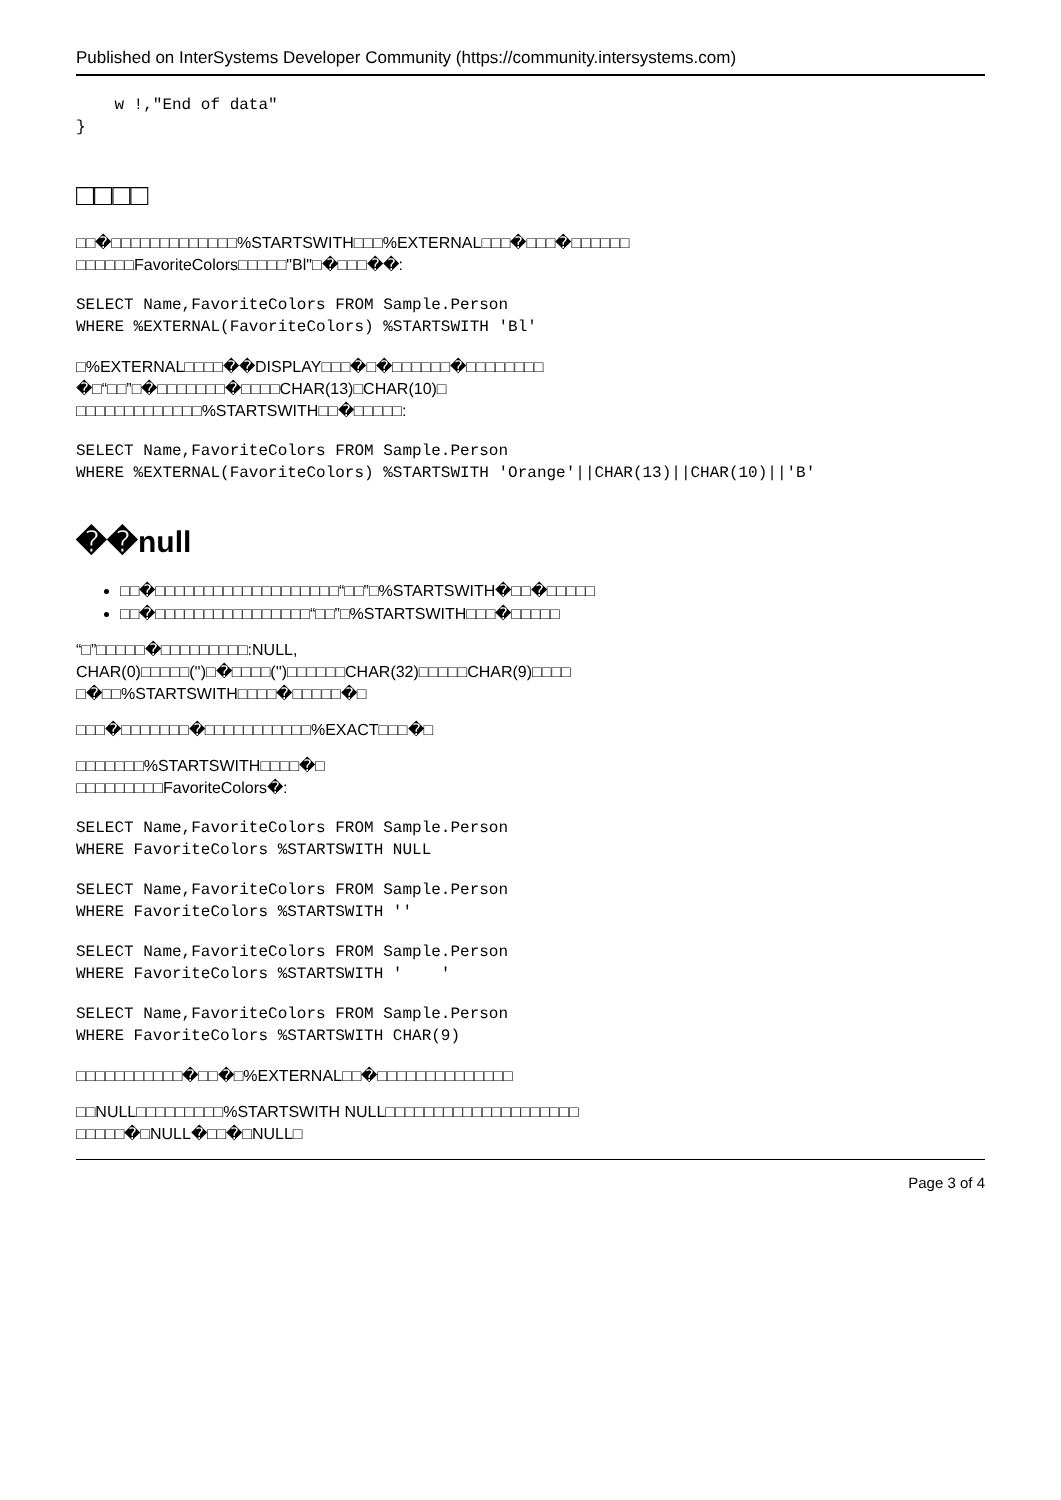Published on InterSystems Developer Community (https://community.intersystems.com)
    w !,"End of data"
}
□□□□
□□�□□□□□□□□□□□□□%STARTSWITH□□□%EXTERNAL□□□�□□□�□□□□□□
□□□□□□FavoriteColors□□□□□"Bl"□�□□□��:
SELECT Name,FavoriteColors FROM Sample.Person
WHERE %EXTERNAL(FavoriteColors) %STARTSWITH 'Bl'
□%EXTERNAL□□□□��DISPLAY□□□�□�□□□□□□�□□□□□□□□
�□“□□”□�□□□□□□□�□□□□CHAR(13)□CHAR(10)□
□□□□□□□□□□□□□%STARTSWITH□□�□□□□□:
SELECT Name,FavoriteColors FROM Sample.Person
WHERE %EXTERNAL(FavoriteColors) %STARTSWITH 'Orange'||CHAR(13)||CHAR(10)||'B'
��null
□□�□□□□□□□□□□□□□□□□□□□“□□”□%STARTSWITH�□□�□□□□□
□□�□□□□□□□□□□□□□□□□“□□”□%STARTSWITH□□□�□□□□□
“□”□□□□□�□□□□□□□□□:NULL,
CHAR(0)□□□□□('')□�□□□□('')□□□□□□CHAR(32)□□□□□CHAR(9)□□□□
□�□□%STARTSWITH□□□□�□□□□□�□
□□□�□□□□□□□�□□□□□□□□□□□%EXACT□□□�□
□□□□□□□%STARTSWITH□□□□�□
□□□□□□□□□FavoriteColors�:
SELECT Name,FavoriteColors FROM Sample.Person
WHERE FavoriteColors %STARTSWITH NULL
SELECT Name,FavoriteColors FROM Sample.Person
WHERE FavoriteColors %STARTSWITH ''
SELECT Name,FavoriteColors FROM Sample.Person
WHERE FavoriteColors %STARTSWITH '    '
SELECT Name,FavoriteColors FROM Sample.Person
WHERE FavoriteColors %STARTSWITH CHAR(9)
□□□□□□□□□□□�□□�□%EXTERNAL□□�□□□□□□□□□□□□□□
□□NULL□□□□□□□□□%STARTSWITH NULL□□□□□□□□□□□□□□□□□□□□
□□□□□�□NULL�□□�□NULL□
Page 3 of 4